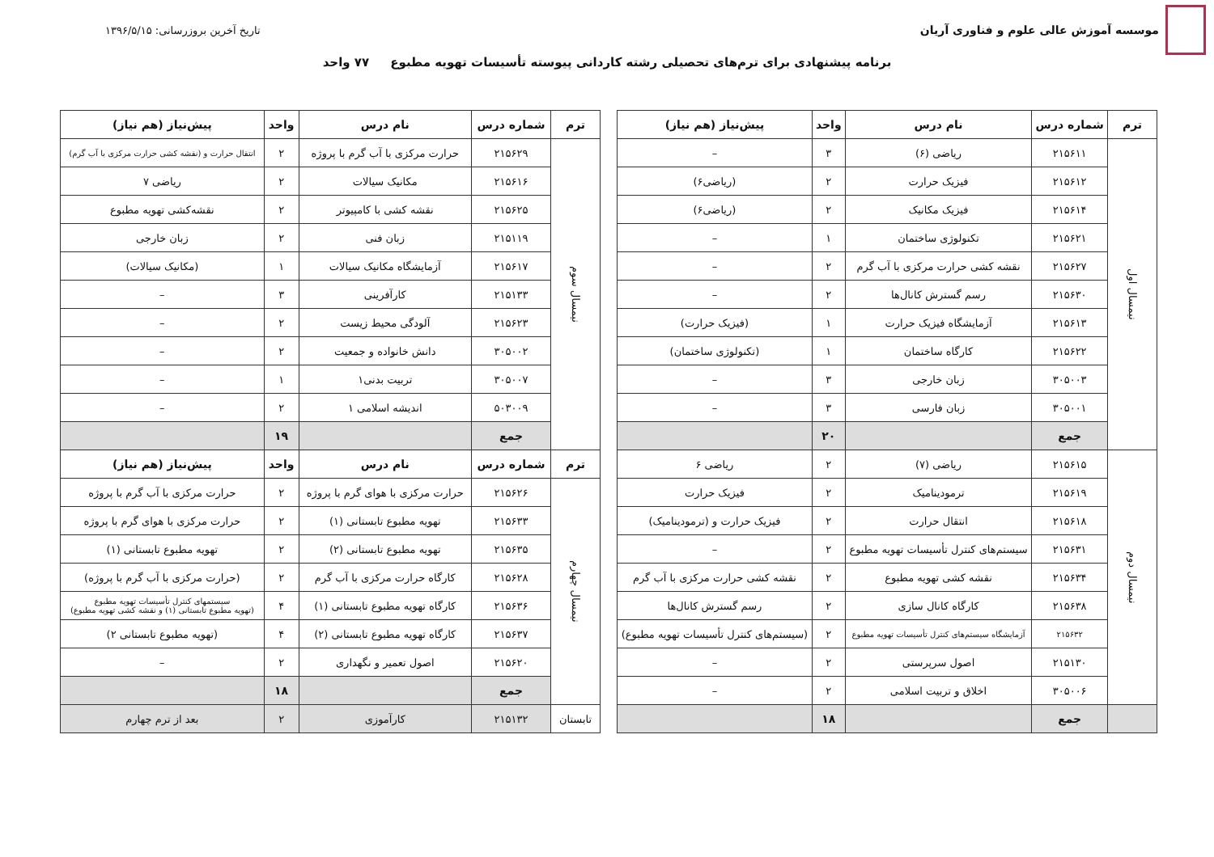موسسه آموزش عالی علوم و فناوری آریان
تاریخ آخرین بروزرسانی: ۱۳۹۶/۵/۱۵
برنامه پیشنهادی برای ترم‌های تحصیلی رشته کاردانی پیوسته تأسیسات تهویه مطبوع ۷۷ واحد
| ترم | شماره درس | نام درس | واحد | پیش‌نیاز (هم نیاز) |
| --- | --- | --- | --- | --- |
| نیمسال اول | ۲۱۵۶۱۱ | ریاضی (۶) | ۳ | – |
| | ۲۱۵۶۱۲ | فیزیک حرارت | ۲ | (ریاضی۶) |
| | ۲۱۵۶۱۴ | فیزیک مکانیک | ۲ | (ریاضی۶) |
| | ۲۱۵۶۲۱ | تکنولوژی ساختمان | ۱ | – |
| | ۲۱۵۶۲۷ | نقشه کشی حرارت مرکزی با آب گرم | ۲ | – |
| | ۲۱۵۶۳۰ | رسم گسترش کانال‌ها | ۲ | – |
| | ۲۱۵۶۱۳ | آزمایشگاه فیزیک حرارت | ۱ | (فیزیک حرارت) |
| | ۲۱۵۶۲۲ | کارگاه ساختمان | ۱ | (تکنولوژی ساختمان) |
| | ۳۰۵۰۰۳ | زبان خارجی | ۳ | – |
| | ۳۰۵۰۰۱ | زبان فارسی | ۳ | – |
| | جمع | | ۲۰ | |
| نیمسال دوم | ۲۱۵۶۱۵ | ریاضی (۷) | ۲ | ریاضی ۶ |
| | ۲۱۵۶۱۹ | ترمودینامیک | ۲ | فیزیک حرارت |
| | ۲۱۵۶۱۸ | انتقال حرارت | ۲ | فیزیک حرارت و (ترمودینامیک) |
| | ۲۱۵۶۳۱ | سیستم‌های کنترل تأسیسات تهویه مطبوع | ۲ | – |
| | ۲۱۵۶۳۴ | نقشه کشی تهویه مطبوع | ۲ | نقشه کشی حرارت مرکزی با آب گرم |
| | ۲۱۵۶۳۸ | کارگاه کانال سازی | ۲ | رسم گسترش کانال‌ها |
| | ۲۱۵۶۳۲ | آزمایشگاه سیستم‌های کنترل تأسیسات تهویه مطبوع | ۲ | (سیستم‌های کنترل تأسیسات تهویه مطبوع) |
| | ۲۱۵۱۳۰ | اصول سرپرستی | ۲ | – |
| | ۳۰۵۰۰۶ | اخلاق و تربیت اسلامی | ۲ | – |
| | جمع | | ۱۸ | |
| ترم | شماره درس | نام درس | واحد | پیش‌نیاز (هم نیاز) |
| --- | --- | --- | --- | --- |
| نیمسال سوم | ۲۱۵۶۲۹ | حرارت مرکزی با آب گرم با پروژه | ۲ | انتقال حرارت و (نقشه کشی حرارت مرکزی با آب گرم) |
| | ۲۱۵۶۱۶ | مکانیک سیالات | ۲ | ریاضی ۷ |
| | ۲۱۵۶۲۵ | نقشه کشی با کامپیوتر | ۲ | نقشه‌کشی تهویه مطبوع |
| | ۲۱۵۱۱۹ | زبان فنی | ۲ | زبان خارجی |
| | ۲۱۵۶۱۷ | آزمایشگاه مکانیک سیالات | ۱ | (مکانیک سیالات) |
| | ۲۱۵۱۳۳ | کارآفرینی | ۳ | – |
| | ۲۱۵۶۲۳ | آلودگی محیط زیست | ۲ | – |
| | ۳۰۵۰۰۲ | دانش خانواده و جمعیت | ۲ | – |
| | ۳۰۵۰۰۷ | تربیت بدنی۱ | ۱ | – |
| | ۵۰۳۰۰۹ | اندیشه اسلامی ۱ | ۲ | – |
| | جمع | | ۱۹ | |
| ترم | شماره درس | نام درس | واحد | پیش‌نیاز (هم نیاز) |
| نیمسال چهارم | ۲۱۵۶۲۶ | حرارت مرکزی با هوای گرم با پروژه | ۲ | حرارت مرکزی با آب گرم با پروژه |
| | ۲۱۵۶۳۳ | تهویه مطبوع تابستانی (۱) | ۲ | حرارت مرکزی با هوای گرم با پروژه |
| | ۲۱۵۶۳۵ | تهویه مطبوع تابستانی (۲) | ۲ | تهویه مطبوع تابستانی (۱) |
| | ۲۱۵۶۲۸ | کارگاه حرارت مرکزی با آب گرم | ۲ | (حرارت مرکزی با آب گرم با پروژه) |
| | ۲۱۵۶۳۶ | کارگاه تهویه مطبوع تابستانی (۱) | ۴ | سیستمهای کنترل تأسیسات تهویه مطبوع (تهویه مطبوع تابستانی (۱) و نقشه کشی تهویه مطبوع) |
| | ۲۱۵۶۳۷ | کارگاه تهویه مطبوع تابستانی (۲) | ۴ | (تهویه مطبوع تابستانی ۲) |
| | ۲۱۵۶۲۰ | اصول تعمیر و نگهداری | ۲ | – |
| | جمع | | ۱۸ | |
| تابستان | ۲۱۵۱۳۲ | کارآموزی | ۲ | بعد از ترم چهارم |